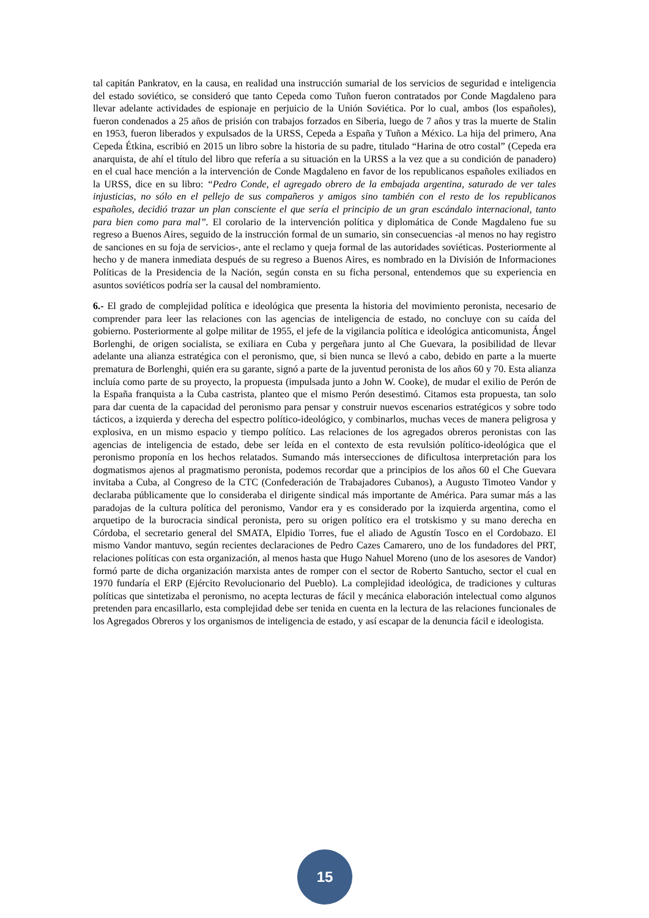tal capitán Pankratov, en la causa, en realidad una instrucción sumarial de los servicios de seguridad e inteligencia del estado soviético, se consideró que tanto Cepeda como Tuñon fueron contratados por Conde Magdaleno para llevar adelante actividades de espionaje en perjuicio de la Unión Soviética. Por lo cual, ambos (los españoles), fueron condenados a 25 años de prisión con trabajos forzados en Siberia, luego de 7 años y tras la muerte de Stalin en 1953, fueron liberados y expulsados de la URSS, Cepeda a España y Tuñon a México. La hija del primero, Ana Cepeda Étkina, escribió en 2015 un libro sobre la historia de su padre, titulado “Harina de otro costal” (Cepeda era anarquista, de ahí el título del libro que refería a su situación en la URSS a la vez que a su condición de panadero) en el cual hace mención a la intervención de Conde Magdaleno en favor de los republicanos españoles exiliados en la URSS, dice en su libro: “Pedro Conde, el agregado obrero de la embajada argentina, saturado de ver tales injusticias, no sólo en el pellejo de sus compañeros y amigos sino también con el resto de los republicanos españoles, decidió trazar un plan consciente el que sería el principio de un gran escándalo internacional, tanto para bien como para mal”. El corolario de la intervención política y diplomática de Conde Magdaleno fue su regreso a Buenos Aires, seguido de la instrucción formal de un sumario, sin consecuencias -al menos no hay registro de sanciones en su foja de servicios-, ante el reclamo y queja formal de las autoridades soviéticas. Posteriormente al hecho y de manera inmediata después de su regreso a Buenos Aires, es nombrado en la División de Informaciones Políticas de la Presidencia de la Nación, según consta en su ficha personal, entendemos que su experiencia en asuntos soviéticos podría ser la causal del nombramiento.
6.- El grado de complejidad política e ideológica que presenta la historia del movimiento peronista, necesario de comprender para leer las relaciones con las agencias de inteligencia de estado, no concluye con su caída del gobierno. Posteriormente al golpe militar de 1955, el jefe de la vigilancia política e ideológica anticomunista, Ángel Borlenghi, de origen socialista, se exiliara en Cuba y pergeñara junto al Che Guevara, la posibilidad de llevar adelante una alianza estratégica con el peronismo, que, si bien nunca se llevó a cabo, debido en parte a la muerte prematura de Borlenghi, quién era su garante, signó a parte de la juventud peronista de los años 60 y 70. Esta alianza incluía como parte de su proyecto, la propuesta (impulsada junto a John W. Cooke), de mudar el exilio de Perón de la España franquista a la Cuba castrista, planteo que el mismo Perón desestimó. Citamos esta propuesta, tan solo para dar cuenta de la capacidad del peronismo para pensar y construir nuevos escenarios estratégicos y sobre todo tácticos, a izquierda y derecha del espectro político-ideológico, y combinarlos, muchas veces de manera peligrosa y explosiva, en un mismo espacio y tiempo político. Las relaciones de los agregados obreros peronistas con las agencias de inteligencia de estado, debe ser leída en el contexto de esta revulsión político-ideológica que el peronismo proponía en los hechos relatados. Sumando más intersecciones de dificultosa interpretación para los dogmatismos ajenos al pragmatismo peronista, podemos recordar que a principios de los años 60 el Che Guevara invitaba a Cuba, al Congreso de la CTC (Confederación de Trabajadores Cubanos), a Augusto Timoteo Vandor y declaraba públicamente que lo consideraba el dirigente sindical más importante de América. Para sumar más a las paradojas de la cultura política del peronismo, Vandor era y es considerado por la izquierda argentina, como el arquetipo de la burocracia sindical peronista, pero su origen político era el trotskismo y su mano derecha en Córdoba, el secretario general del SMATA, Elpidio Torres, fue el aliado de Agustín Tosco en el Cordobazo. El mismo Vandor mantuvo, según recientes declaraciones de Pedro Cazes Camarero, uno de los fundadores del PRT, relaciones políticas con esta organización, al menos hasta que Hugo Nahuel Moreno (uno de los asesores de Vandor) formó parte de dicha organización marxista antes de romper con el sector de Roberto Santucho, sector el cual en 1970 fundaría el ERP (Ejército Revolucionario del Pueblo). La complejidad ideológica, de tradiciones y culturas políticas que sintetizaba el peronismo, no acepta lecturas de fácil y mecánica elaboración intelectual como algunos pretenden para encasillarlo, esta complejidad debe ser tenida en cuenta en la lectura de las relaciones funcionales de los Agregados Obreros y los organismos de inteligencia de estado, y así escapar de la denuncia fácil e ideologista.
15